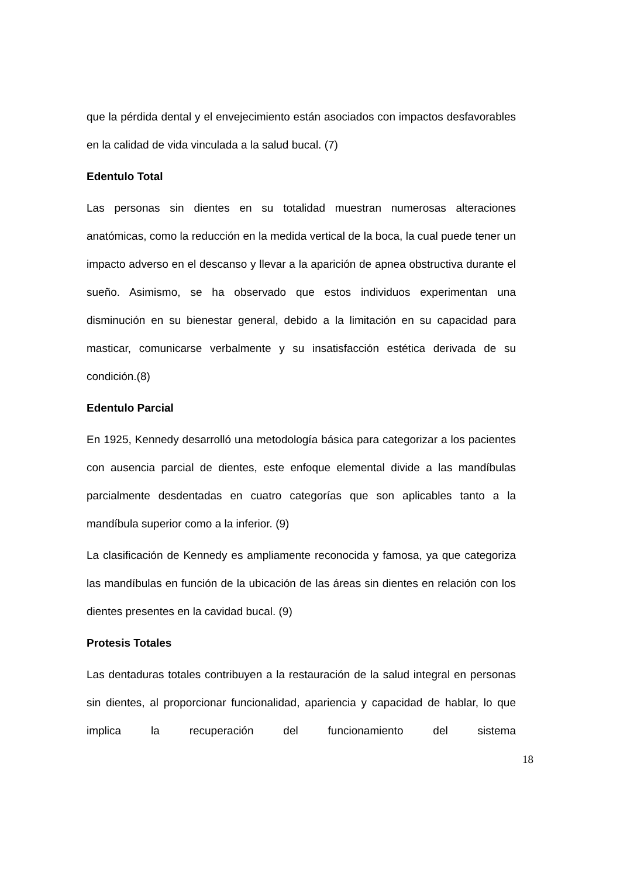que la pérdida dental y el envejecimiento están asociados con impactos desfavorables en la calidad de vida vinculada a la salud bucal. (7)
Edentulo Total
Las personas sin dientes en su totalidad muestran numerosas alteraciones anatómicas, como la reducción en la medida vertical de la boca, la cual puede tener un impacto adverso en el descanso y llevar a la aparición de apnea obstructiva durante el sueño. Asimismo, se ha observado que estos individuos experimentan una disminución en su bienestar general, debido a la limitación en su capacidad para masticar, comunicarse verbalmente y su insatisfacción estética derivada de su condición.(8)
Edentulo Parcial
En 1925, Kennedy desarrolló una metodología básica para categorizar a los pacientes con ausencia parcial de dientes, este enfoque elemental divide a las mandíbulas parcialmente desdentadas en cuatro categorías que son aplicables tanto a la mandíbula superior como a la inferior. (9)
La clasificación de Kennedy es ampliamente reconocida y famosa, ya que categoriza las mandíbulas en función de la ubicación de las áreas sin dientes en relación con los dientes presentes en la cavidad bucal. (9)
Protesis Totales
Las dentaduras totales contribuyen a la restauración de la salud integral en personas sin dientes, al proporcionar funcionalidad, apariencia y capacidad de hablar, lo que implica la recuperación del funcionamiento del sistema
18